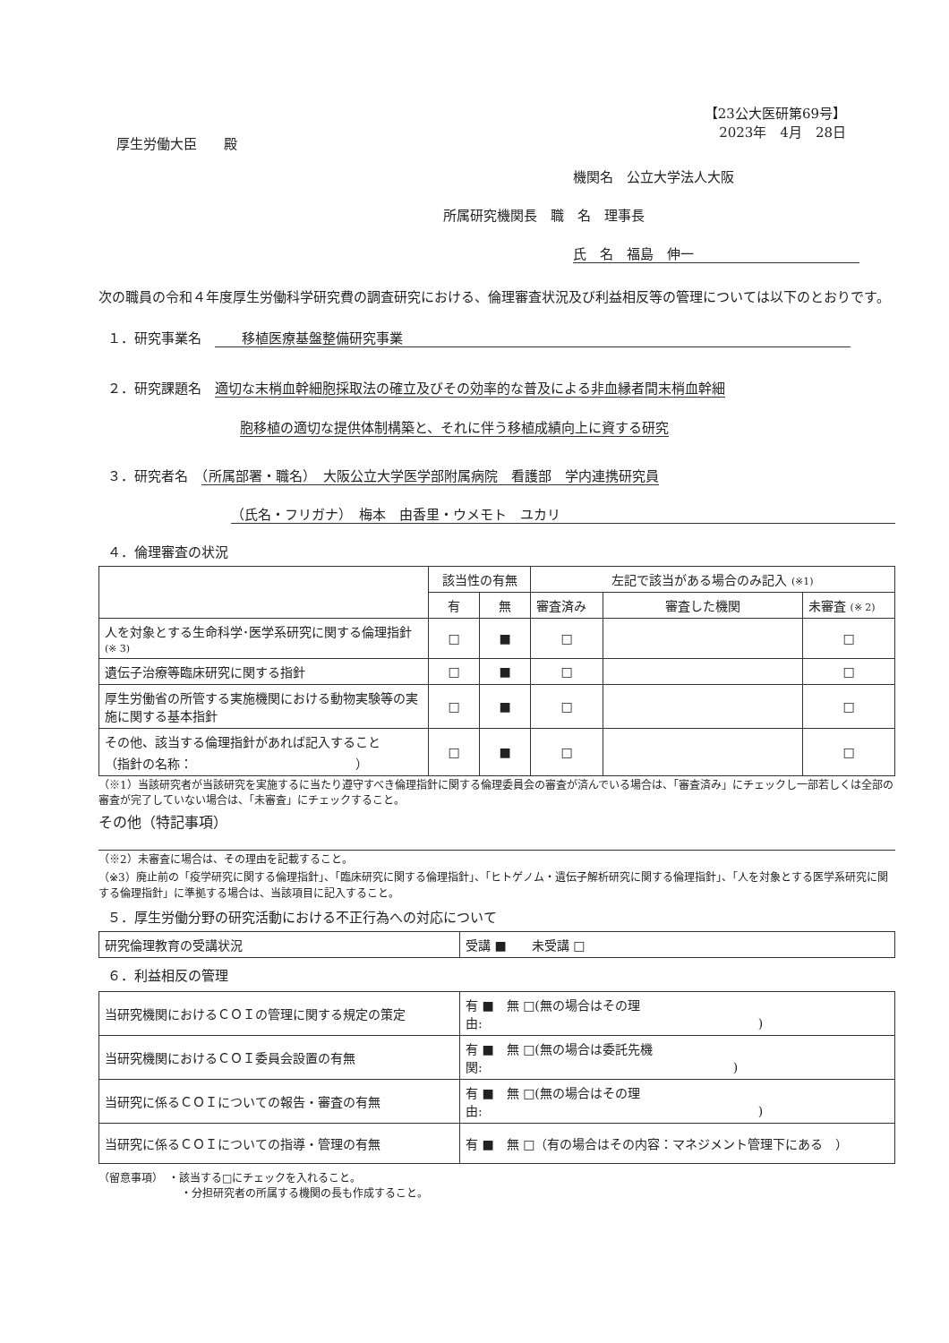【23公大医研第69号】
2023年　4月　28日
厚生労働大臣　　殿
機関名　公立大学法人大阪
所属研究機関長　職　名　理事長
氏　名　福島　伸一
次の職員の令和４年度厚生労働科学研究費の調査研究における、倫理審査状況及び利益相反等の管理については以下のとおりです。
１．研究事業名　　　移植医療基盤整備研究事業
２．研究課題名　適切な末梢血幹細胞採取法の確立及びその効率的な普及による非血縁者間末梢血幹細
胞移植の適切な提供体制構築と、それに伴う移植成績向上に資する研究
３．研究者名　（所属部署・職名）　大阪公立大学医学部附属病院　看護部　学内連携研究員
（氏名・フリガナ）　梅本　由香里・ウメモト　ユカリ
４．倫理審査の状況
| | 該当性の有無 | | 左記で該当がある場合のみ記入 (※1) | | |
| | 有 | 無 | 審査済み | 審査した機関 | 未審査 (※ 2) |
| 人を対象とする生命科学･医学系研究に関する倫理指針 (※ 3) | □ | ■ | □ | | □ |
| 遺伝子治療等臨床研究に関する指針 | □ | ■ | □ | | □ |
| 厚生労働省の所管する実施機関における動物実験等の実施に関する基本指針 | □ | ■ | □ | | □ |
| その他、該当する倫理指針があれば記入すること （指針の名称： ） | □ | ■ | □ | | □ |
（※1）当該研究者が当該研究を実施するに当たり遵守すべき倫理指針に関する倫理委員会の審査が済んでいる場合は、「審査済み」にチェックし一部若しくは全部の審査が完了していない場合は、「未審査」にチェックすること。
その他（特記事項）
（※2）未審査に場合は、その理由を記載すること。
（※3）廃止前の「疫学研究に関する倫理指針」、「臨床研究に関する倫理指針」、「ヒトゲノム・遺伝子解析研究に関する倫理指針」、「人を対象とする医学系研究に関する倫理指針」に準拠する場合は、当該項目に記入すること。
５．厚生労働分野の研究活動における不正行為への対応について
| 研究倫理教育の受講状況 | 受講 ■ 未受講 □ |
６．利益相反の管理
| 当研究機関におけるＣＯＩの管理に関する規定の策定 | 有 ■ 無 □(無の場合はその理由: ) |
| 当研究機関におけるＣＯＩ委員会設置の有無 | 有 ■ 無 □(無の場合は委託先機関: ) |
| 当研究に係るＣＯＩについての報告・審査の有無 | 有 ■ 無 □(無の場合はその理由: ) |
| 当研究に係るＣＯＩについての指導・管理の有無 | 有 ■ 無 □（有の場合はその内容：マネジメント管理下にある ） |
（留意事項）　・該当する□にチェックを入れること。
・分担研究者の所属する機関の長も作成すること。